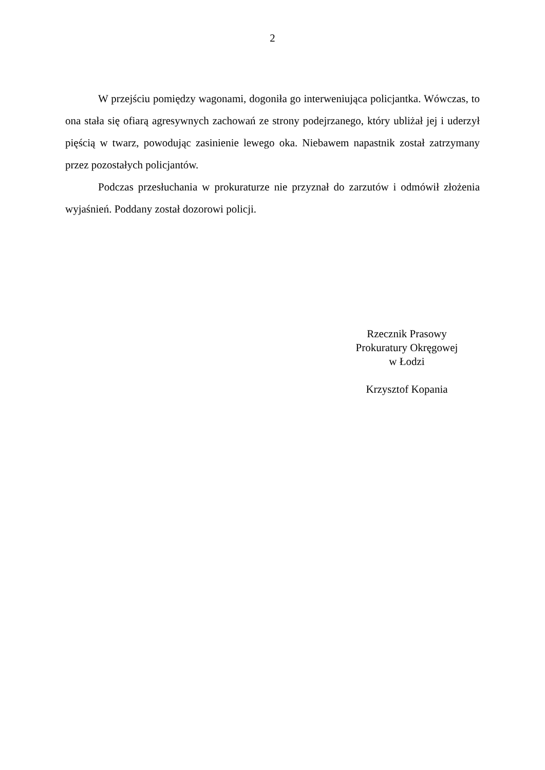2
W przejściu pomiędzy wagonami, dogoniła go interweniująca policjantka. Wówczas, to ona stała się ofiarą agresywnych zachowań ze strony podejrzanego, który ubliżał jej i uderzył pięścią w twarz, powodując zasinienie lewego oka. Niebawem napastnik został zatrzymany przez pozostałych policjantów.
Podczas przesłuchania w prokuraturze nie przyznał do zarzutów i odmówił złożenia wyjaśnień. Poddany został dozorowi policji.
Rzecznik Prasowy
Prokuratury Okręgowej
w Łodzi
Krzysztof Kopania